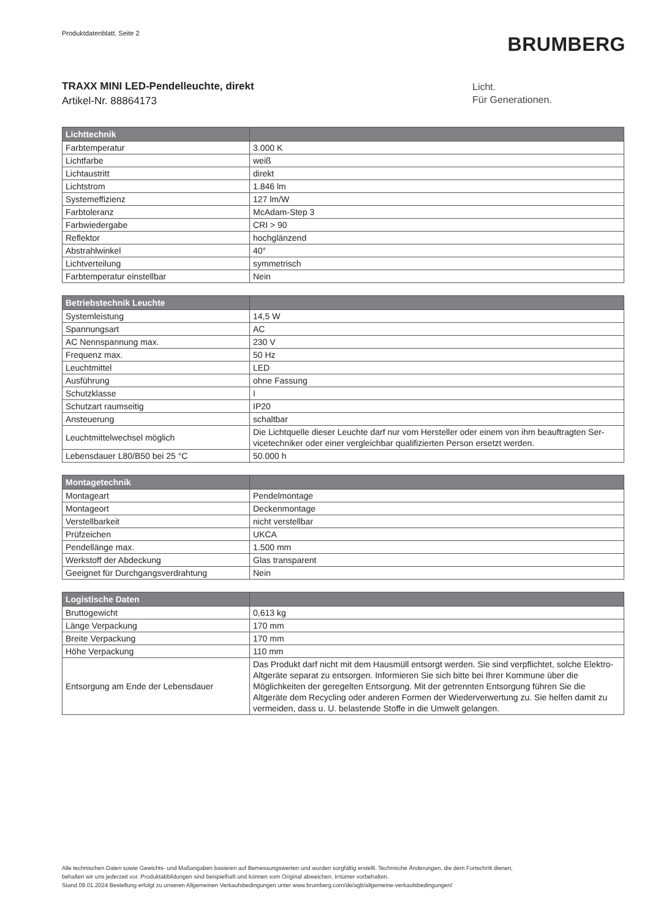Produktdatenblatt. Seite 2
BRUMBERG
TRAXX MINI LED-Pendelleuchte, direkt
Artikel-Nr. 88864173
Licht.
Für Generationen.
| Lichttechnik | |
| --- | --- |
| Farbtemperatur | 3.000 K |
| Lichtfarbe | weiß |
| Lichtaustritt | direkt |
| Lichtstrom | 1.846 lm |
| Systemeffizienz | 127 lm/W |
| Farbtoleranz | McAdam-Step 3 |
| Farbwiedergabe | CRI > 90 |
| Reflektor | hochglänzend |
| Abstrahlwinkel | 40° |
| Lichtverteilung | symmetrisch |
| Farbtemperatur einstellbar | Nein |
| Betriebstechnik Leuchte | |
| --- | --- |
| Systemleistung | 14,5 W |
| Spannungsart | AC |
| AC Nennspannung max. | 230 V |
| Frequenz max. | 50 Hz |
| Leuchtmittel | LED |
| Ausführung | ohne Fassung |
| Schutzklasse | I |
| Schutzart raumseitig | IP20 |
| Ansteuerung | schaltbar |
| Leuchtmittelwechsel möglich | Die Lichtquelle dieser Leuchte darf nur vom Hersteller oder einem von ihm beauftragten Ser-vicetechniker oder einer vergleichbar qualifizierten Person ersetzt werden. |
| Lebensdauer L80/B50 bei 25 °C | 50.000 h |
| Montagetechnik | |
| --- | --- |
| Montageart | Pendelmontage |
| Montageort | Deckenmontage |
| Verstellbarkeit | nicht verstellbar |
| Prüfzeichen | UKCA |
| Pendellänge max. | 1.500 mm |
| Werkstoff der Abdeckung | Glas transparent |
| Geeignet für Durchgangsverdrahtung | Nein |
| Logistische Daten | |
| --- | --- |
| Bruttogewicht | 0,613 kg |
| Länge Verpackung | 170 mm |
| Breite Verpackung | 170 mm |
| Höhe Verpackung | 110 mm |
| Entsorgung am Ende der Lebensdauer | Das Produkt darf nicht mit dem Hausmüll entsorgt werden. Sie sind verpflichtet, solche Elektro-Altgeräte separat zu entsorgen. Informieren Sie sich bitte bei Ihrer Kommune über die Möglichkeiten der geregelten Entsorgung. Mit der getrennten Entsorgung führen Sie die Altgeräte dem Recycling oder anderen Formen der Wiederverwertung zu. Sie helfen damit zu vermeiden, dass u. U. belastende Stoffe in die Umwelt gelangen. |
Alle technischen Daten sowie Gewichts- und Maßangaben basieren auf Bemessungswerten und wurden sorgfältig erstellt. Technische Änderungen, die dem Fortschritt dienen,
behalten wir uns jederzeit vor. Produktabbildungen sind beispielhaft und können vom Original abweichen. Irrtümer vorbehalten.
Stand 09.01.2024 Bestellung erfolgt zu unseren Allgemeinen Verkaufsbedingungen unter www.brumberg.com/de/agb/allgemeine-verkaufsbedingungen/